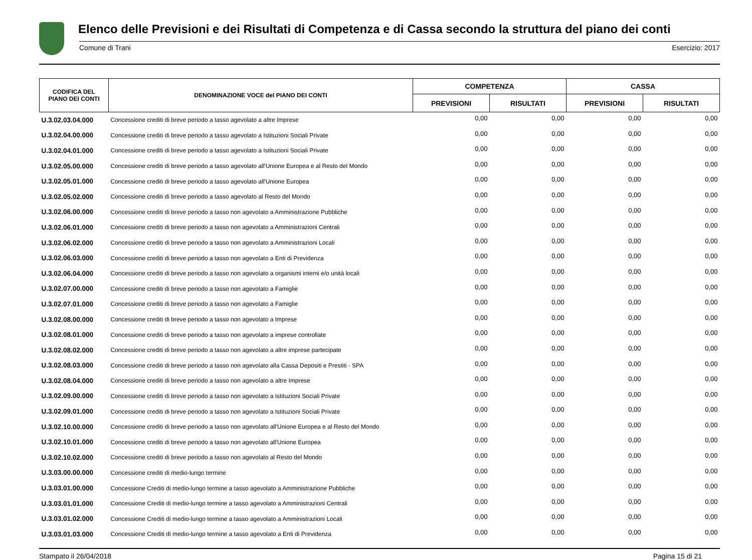Elenco delle Previsioni e dei Risultati di Competenza e di Cassa secondo la struttura del piano dei conti
Comune di Trani Esercizio: 2017
| CODIFICA DEL PIANO DEI CONTI | DENOMINAZIONE VOCE del PIANO DEI CONTI | COMPETENZA | | CASSA | |
| --- | --- | --- | --- | --- | --- |
| | | PREVISIONI | RISULTATI | PREVISIONI | RISULTATI |
| U.3.02.03.04.000 | Concessione crediti di breve periodo a tasso agevolato a altre Imprese | 0,00 | 0,00 | 0,00 | 0,00 |
| U.3.02.04.00.000 | Concessione crediti di breve periodo a tasso agevolato a Istituzioni Sociali Private | 0,00 | 0,00 | 0,00 | 0,00 |
| U.3.02.04.01.000 | Concessione crediti di breve periodo a tasso agevolato a Istituzioni Sociali Private | 0,00 | 0,00 | 0,00 | 0,00 |
| U.3.02.05.00.000 | Concessione crediti di breve periodo a tasso agevolato all'Unione Europea e al Resto del Mondo | 0,00 | 0,00 | 0,00 | 0,00 |
| U.3.02.05.01.000 | Concessione crediti di breve periodo a tasso agevolato all'Unione Europea | 0,00 | 0,00 | 0,00 | 0,00 |
| U.3.02.05.02.000 | Concessione crediti di breve periodo a tasso agevolato al Resto del Mondo | 0,00 | 0,00 | 0,00 | 0,00 |
| U.3.02.06.00.000 | Concessione crediti di breve periodo a tasso non agevolato a Amministrazione Pubbliche | 0,00 | 0,00 | 0,00 | 0,00 |
| U.3.02.06.01.000 | Concessione crediti di breve periodo a tasso non agevolato a Amministrazioni Centrali | 0,00 | 0,00 | 0,00 | 0,00 |
| U.3.02.06.02.000 | Concessione crediti di breve periodo a tasso non agevolato a Amministrazioni Locali | 0,00 | 0,00 | 0,00 | 0,00 |
| U.3.02.06.03.000 | Concessione crediti di breve periodo a tasso non agevolato a Enti di Previdenza | 0,00 | 0,00 | 0,00 | 0,00 |
| U.3.02.06.04.000 | Concessione crediti di breve periodo a tasso non agevolato a organismi interni e/o unità locali | 0,00 | 0,00 | 0,00 | 0,00 |
| U.3.02.07.00.000 | Concessione crediti di breve periodo a tasso non agevolato a Famiglie | 0,00 | 0,00 | 0,00 | 0,00 |
| U.3.02.07.01.000 | Concessione crediti di breve periodo a tasso non agevolato a Famiglie | 0,00 | 0,00 | 0,00 | 0,00 |
| U.3.02.08.00.000 | Concessione crediti di breve periodo a tasso non agevolato a Imprese | 0,00 | 0,00 | 0,00 | 0,00 |
| U.3.02.08.01.000 | Concessione crediti di breve periodo a tasso non agevolato a imprese controllate | 0,00 | 0,00 | 0,00 | 0,00 |
| U.3.02.08.02.000 | Concessione crediti di breve periodo a tasso non agevolato a altre imprese partecipate | 0,00 | 0,00 | 0,00 | 0,00 |
| U.3.02.08.03.000 | Concessione crediti di breve periodo a tasso non agevolato alla Cassa Depositi e Prestiti - SPA | 0,00 | 0,00 | 0,00 | 0,00 |
| U.3.02.08.04.000 | Concessione crediti di breve periodo a tasso non agevolato a altre Imprese | 0,00 | 0,00 | 0,00 | 0,00 |
| U.3.02.09.00.000 | Concessione crediti di breve periodo a tasso non agevolato a Istituzioni Sociali Private | 0,00 | 0,00 | 0,00 | 0,00 |
| U.3.02.09.01.000 | Concessione crediti di breve periodo a tasso non agevolato a Istituzioni Sociali Private | 0,00 | 0,00 | 0,00 | 0,00 |
| U.3.02.10.00.000 | Concessione crediti di breve periodo a tasso non agevolato all'Unione Europea e al Resto del Mondo | 0,00 | 0,00 | 0,00 | 0,00 |
| U.3.02.10.01.000 | Concessione crediti di breve periodo a tasso non agevolato all'Unione Europea | 0,00 | 0,00 | 0,00 | 0,00 |
| U.3.02.10.02.000 | Concessione crediti di breve periodo a tasso non agevolato al Resto del Mondo | 0,00 | 0,00 | 0,00 | 0,00 |
| U.3.03.00.00.000 | Concessione crediti di medio-lungo termine | 0,00 | 0,00 | 0,00 | 0,00 |
| U.3.03.01.00.000 | Concessione Crediti di medio-lungo termine a tasso agevolato a Amministrazione Pubbliche | 0,00 | 0,00 | 0,00 | 0,00 |
| U.3.03.01.01.000 | Concessione Crediti di medio-lungo termine a tasso agevolato a Amministrazioni Centrali | 0,00 | 0,00 | 0,00 | 0,00 |
| U.3.03.01.02.000 | Concessione Crediti di medio-lungo termine a tasso agevolato a Amministrazioni Locali | 0,00 | 0,00 | 0,00 | 0,00 |
| U.3.03.01.03.000 | Concessione Crediti di medio-lungo termine a tasso agevolato a Enti di Previdenza | 0,00 | 0,00 | 0,00 | 0,00 |
Stampato il 26/04/2018 Pagina 15 di 21